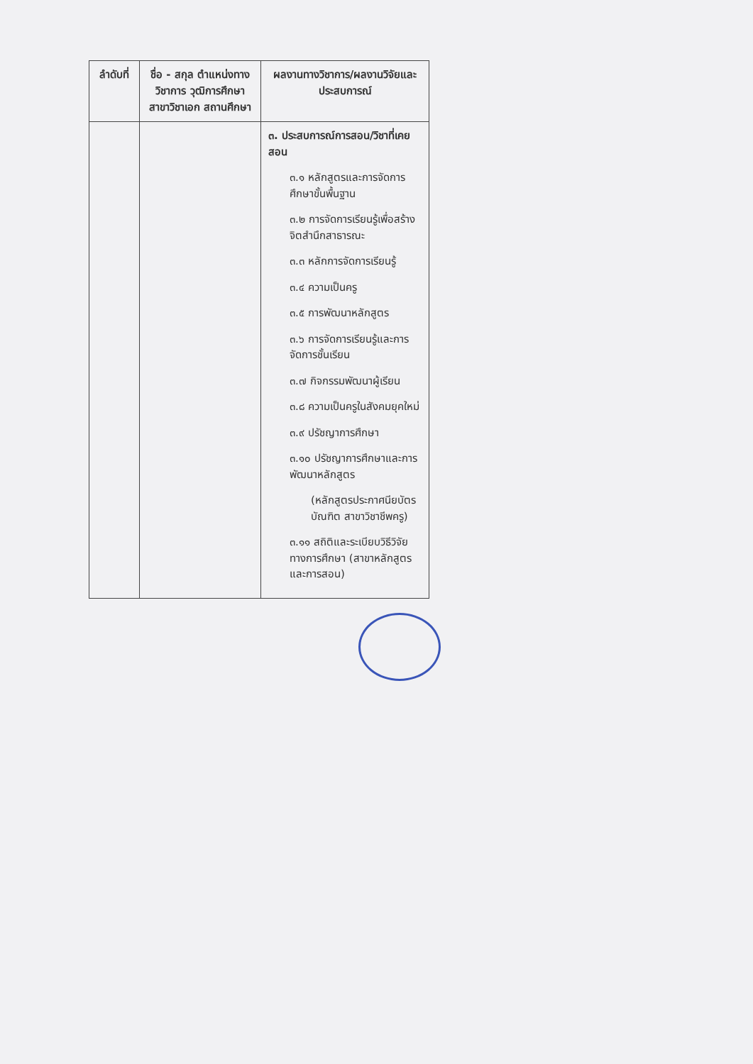| ลำดับที่ | ชื่อ - สกุล ตำแหน่งทางวิชาการ วุฒิการศึกษา สาขาวิชาเอก สถานศึกษา | ผลงานทางวิชาการ/ผลงานวิจัยและประสบการณ์ |
| --- | --- | --- |
| | | ๓. ประสบการณ์การสอน/วิชาที่เคยสอน ๓.๑ หลักสูตรและการจัดการศึกษาขั้นพื้นฐาน ๓.๒ การจัดการเรียนรู้เพื่อสร้างจิตสำนึกสาธารณะ ๓.๓ หลักการจัดการเรียนรู้ ๓.๔ ความเป็นครู ๓.๕ การพัฒนาหลักสูตร ๓.๖ การจัดการเรียนรู้และการจัดการชั้นเรียน ๓.๗ กิจกรรมพัฒนาผู้เรียน ๓.๘ ความเป็นครูในสังคมยุคใหม่ ๓.๙ ปรัชญาการศึกษา ๓.๑๐ ปรัชญาการศึกษาและการพัฒนาหลักสูตร (หลักสูตรประกาศนียบัตรบัณฑิต สาขาวิชาชีพครู) ๓.๑๑ สถิติและระเบียบวิธีวิจัยทางการศึกษา (สาขาหลักสูตรและการสอน) |